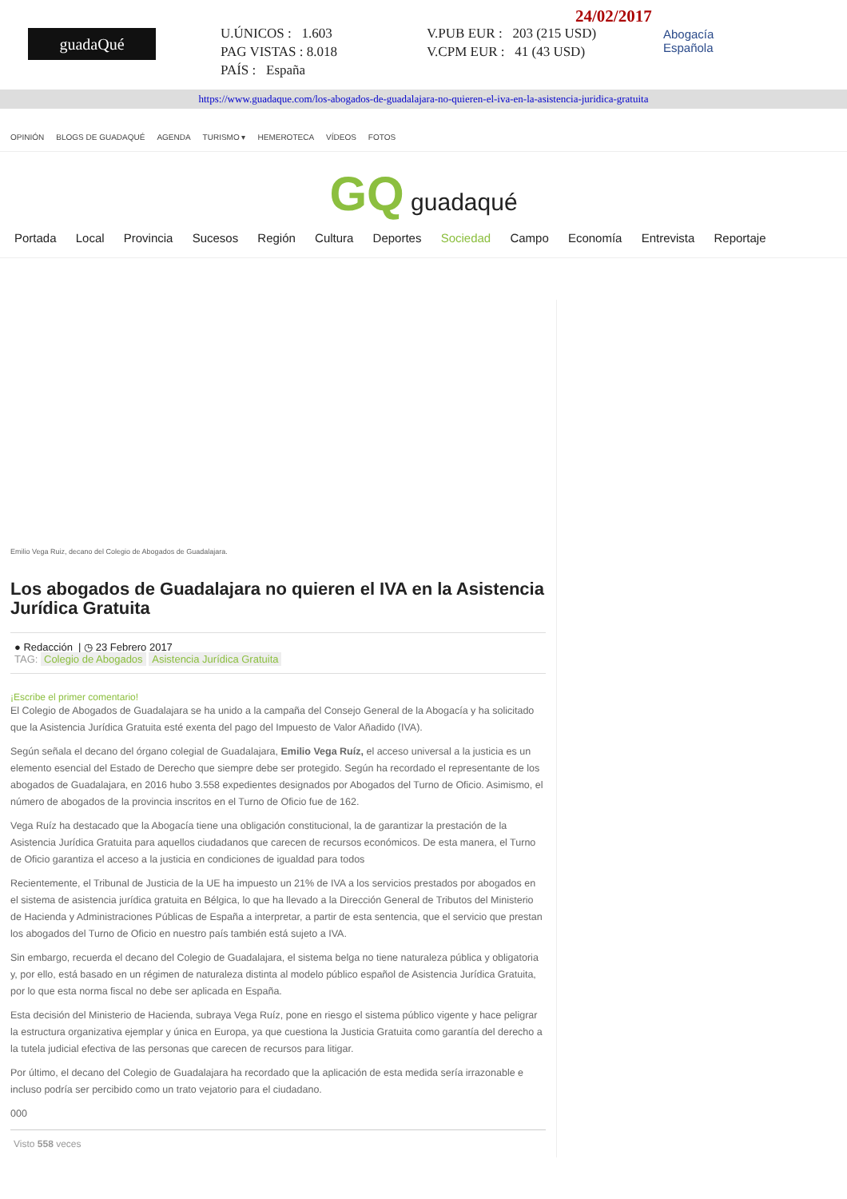guadaQué
U.ÚNICOS : 1.603
PAG VISTAS : 8.018
PAÍS : España
V.PUB EUR : 203 (215 USD)
V.CPM EUR : 41 (43 USD)
24/02/2017
Abogacía
Española
https://www.guadaque.com/los-abogados-de-guadalajara-no-quieren-el-iva-en-la-asistencia-juridica-gratuita
OPINIÓN BLOGS DE GUADAQUÉ AGENDA TURISMO ▾ HEMEROTECA VÍDEOS FOTOS
GQ guadaqué
Portada Local Provincia Sucesos Región Cultura Deportes Sociedad Campo Economía Entrevista Reportaje
Emilio Vega Ruiz, decano del Colegio de Abogados de Guadalajara.
Los abogados de Guadalajara no quieren el IVA en la Asistencia Jurídica Gratuita
● Redacción | ◷ 23 Febrero 2017
TAG: Colegio de Abogados Asistencia Jurídica Gratuita
¡Escribe el primer comentario!
El Colegio de Abogados de Guadalajara se ha unido a la campaña del Consejo General de la Abogacía y ha solicitado que la Asistencia Jurídica Gratuita esté exenta del pago del Impuesto de Valor Añadido (IVA).
Según señala el decano del órgano colegial de Guadalajara, Emilio Vega Ruíz, el acceso universal a la justicia es un elemento esencial del Estado de Derecho que siempre debe ser protegido. Según ha recordado el representante de los abogados de Guadalajara, en 2016 hubo 3.558 expedientes designados por Abogados del Turno de Oficio. Asimismo, el número de abogados de la provincia inscritos en el Turno de Oficio fue de 162.
Vega Ruíz ha destacado que la Abogacía tiene una obligación constitucional, la de garantizar la prestación de la Asistencia Jurídica Gratuita para aquellos ciudadanos que carecen de recursos económicos. De esta manera, el Turno de Oficio garantiza el acceso a la justicia en condiciones de igualdad para todos
Recientemente, el Tribunal de Justicia de la UE ha impuesto un 21% de IVA a los servicios prestados por abogados en el sistema de asistencia jurídica gratuita en Bélgica, lo que ha llevado a la Dirección General de Tributos del Ministerio de Hacienda y Administraciones Públicas de España a interpretar, a partir de esta sentencia, que el servicio que prestan los abogados del Turno de Oficio en nuestro país también está sujeto a IVA.
Sin embargo, recuerda el decano del Colegio de Guadalajara, el sistema belga no tiene naturaleza pública y obligatoria y, por ello, está basado en un régimen de naturaleza distinta al modelo público español de Asistencia Jurídica Gratuita, por lo que esta norma fiscal no debe ser aplicada en España.
Esta decisión del Ministerio de Hacienda, subraya Vega Ruíz, pone en riesgo el sistema público vigente y hace peligrar la estructura organizativa ejemplar y única en Europa, ya que cuestiona la Justicia Gratuita como garantía del derecho a la tutela judicial efectiva de las personas que carecen de recursos para litigar.
Por último, el decano del Colegio de Guadalajara ha recordado que la aplicación de esta medida sería irrazonable e incluso podría ser percibido como un trato vejatorio para el ciudadano.
000
Visto 558 veces